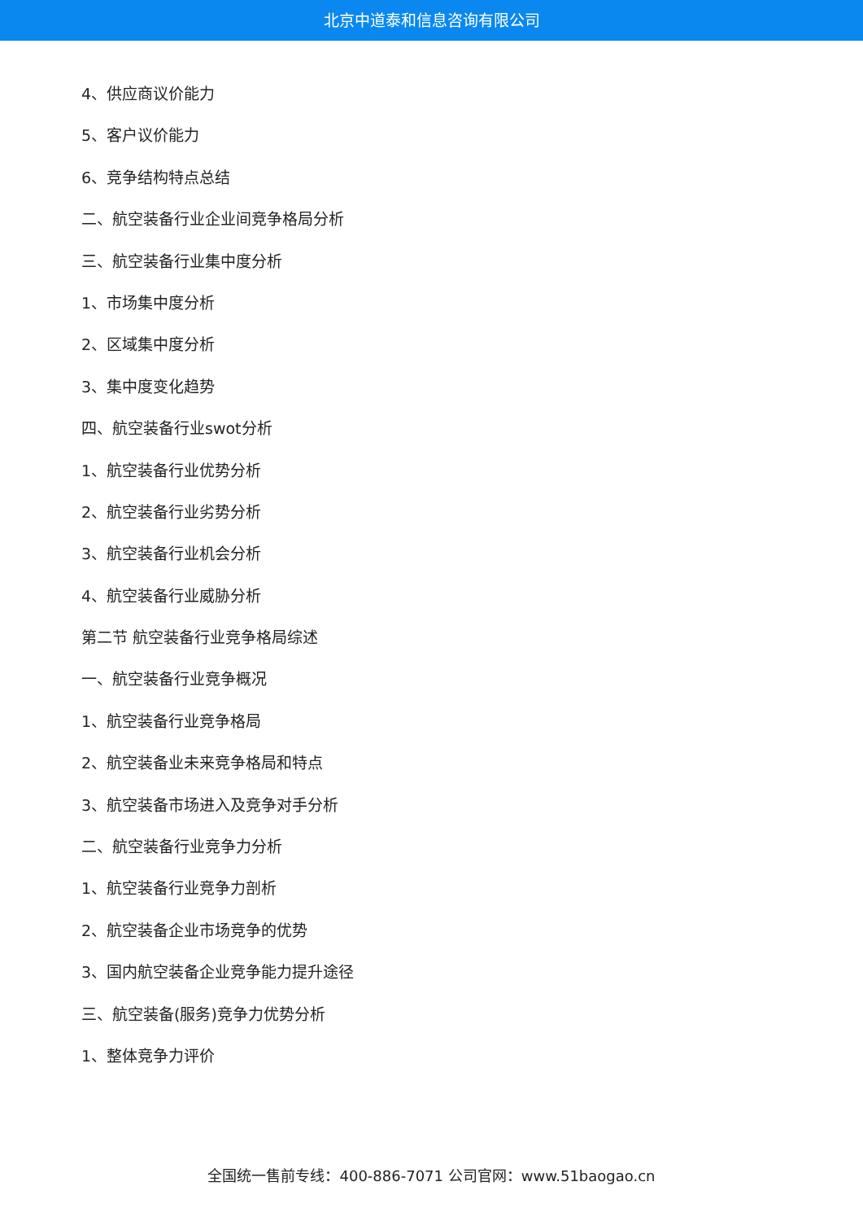北京中道泰和信息咨询有限公司
4、供应商议价能力
5、客户议价能力
6、竞争结构特点总结
二、航空装备行业企业间竞争格局分析
三、航空装备行业集中度分析
1、市场集中度分析
2、区域集中度分析
3、集中度变化趋势
四、航空装备行业swot分析
1、航空装备行业优势分析
2、航空装备行业劣势分析
3、航空装备行业机会分析
4、航空装备行业威胁分析
第二节 航空装备行业竞争格局综述
一、航空装备行业竞争概况
1、航空装备行业竞争格局
2、航空装备业未来竞争格局和特点
3、航空装备市场进入及竞争对手分析
二、航空装备行业竞争力分析
1、航空装备行业竞争力剖析
2、航空装备企业市场竞争的优势
3、国内航空装备企业竞争能力提升途径
三、航空装备(服务)竞争力优势分析
1、整体竞争力评价
全国统一售前专线：400-886-7071 公司官网：www.51baogao.cn